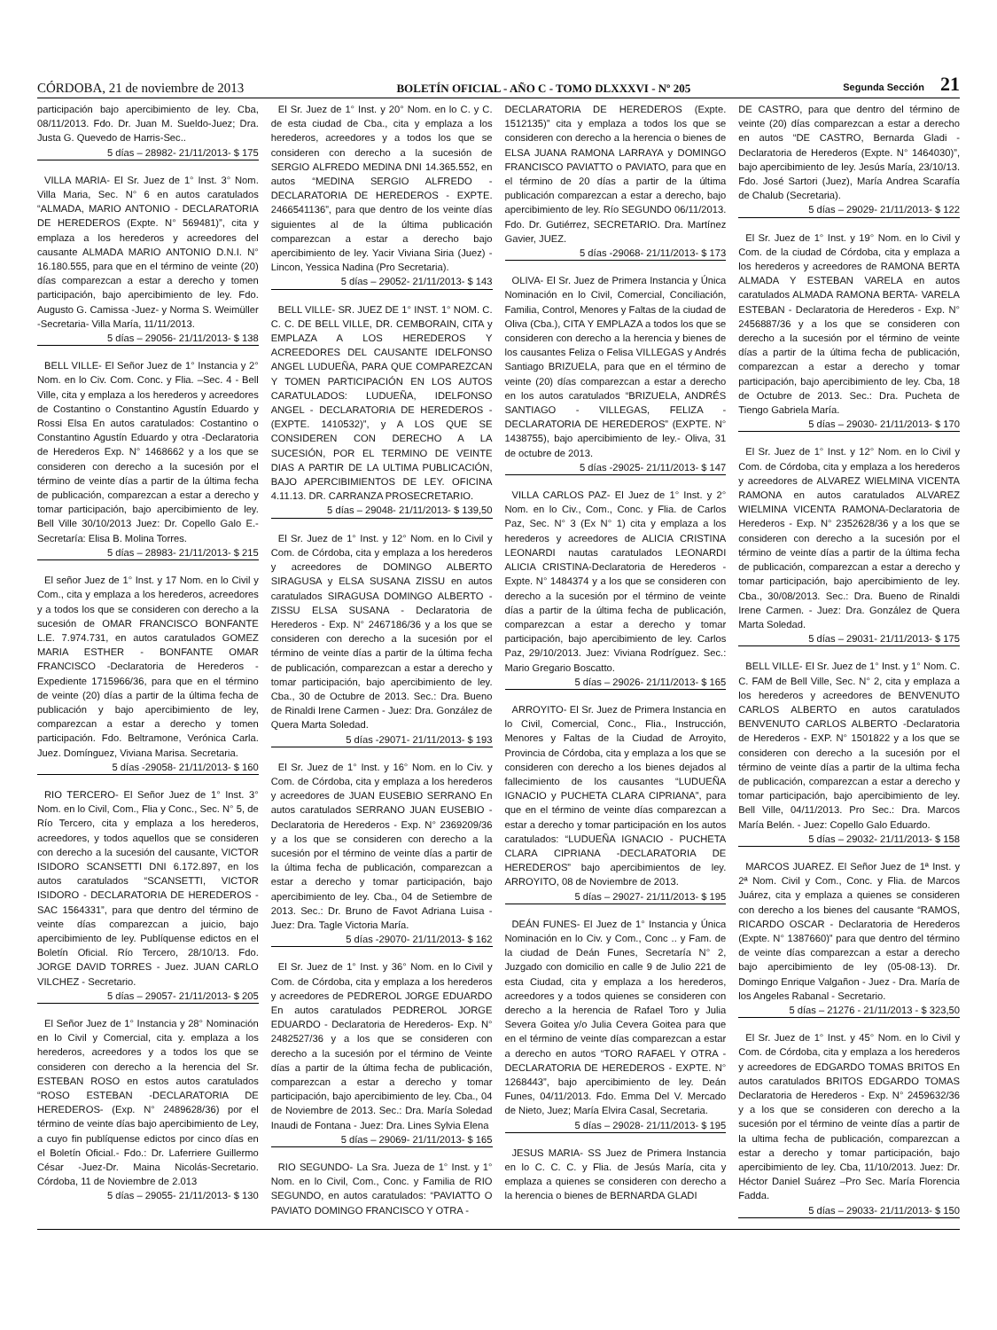CÓRDOBA, 21 de noviembre de 2013 BOLETÍN OFICIAL - AÑO C - TOMO DLXXXVI - Nº 205 Segunda Sección 21
participación bajo apercibimiento de ley. Cba, 08/11/2013. Fdo. Dr. Juan M. Sueldo-Juez; Dra. Justa G. Quevedo de Harris-Sec..
5 días – 28982- 21/11/2013- $ 175
VILLA MARIA- El Sr. Juez de 1° Inst. 3° Nom. Villa Maria, Sec. N° 6 en autos caratulados “ALMADA, MARIO ANTONIO - DECLARATORIA DE HEREDEROS (Expte. N° 569481)”, cita y emplaza a los herederos y acreedores del causante ALMADA MARIO ANTONIO D.N.I. N° 16.180.555, para que en el término de veinte (20) días comparezcan a estar a derecho y tomen participación, bajo apercibimiento de ley. Fdo. Augusto G. Camissa -Juez- y Norma S. Weimüller -Secretaria- Villa María, 11/11/2013.
5 días – 29056- 21/11/2013- $ 138
BELL VILLE- El Señor Juez de 1° Instancia y 2° Nom. en lo Civ. Com. Conc. y Flia. –Sec. 4 - Bell Ville, cita y emplaza a los herederos y acreedores de Costantino o Constantino Agustín Eduardo y Rossi Elsa En autos caratulados: Costantino o Constantino Agustín Eduardo y otra -Declaratoria de Herederos Exp. N° 1468662 y a los que se consideren con derecho a la sucesión por el término de veinte días a partir de la última fecha de publicación, comparezcan a estar a derecho y tomar participación, bajo apercibimiento de ley. Bell Ville 30/10/2013 Juez: Dr. Copello Galo E.- Secretaría: Elisa B. Molina Torres.
5 días – 28983- 21/11/2013- $ 215
El señor Juez de 1° Inst. y 17 Nom. en lo Civil y Com., cita y emplaza a los herederos, acreedores y a todos los que se consideren con derecho a la sucesión de OMAR FRANCISCO BONFANTE L.E. 7.974.731, en autos caratulados GOMEZ MARIA ESTHER - BONFANTE OMAR FRANCISCO -Declaratoria de Herederos - Expediente 1715966/36, para que en el término de veinte (20) días a partir de la última fecha de publicación y bajo apercibimiento de ley, comparezcan a estar a derecho y tomen participación. Fdo. Beltramone, Verónica Carla. Juez. Domínguez, Viviana Marisa. Secretaria.
5 días -29058- 21/11/2013- $ 160
RIO TERCERO- El Señor Juez de 1° Inst. 3° Nom. en lo Civil, Com., Flia y Conc., Sec. N° 5, de Río Tercero, cita y emplaza a los herederos, acreedores, y todos aquellos que se consideren con derecho a la sucesión del causante, VICTOR ISIDORO SCANSETTI DNI 6.172.897, en los autos caratulados “SCANSETTI, VICTOR ISIDORO - DECLARATORIA DE HEREDEROS - SAC 1564331”, para que dentro del término de veinte días comparezcan a juicio, bajo apercibimiento de ley. Publíquense edictos en el Boletín Oficial. Río Tercero, 28/10/13. Fdo. JORGE DAVID TORRES - Juez. JUAN CARLO VILCHEZ - Secretario.
5 días – 29057- 21/11/2013- $ 205
El Señor Juez de 1° Instancia y 28° Nominación en lo Civil y Comercial, cita y. emplaza a los herederos, acreedores y a todos los que se consideren con derecho a la herencia del Sr. ESTEBAN ROSO en estos autos caratulados “ROSO ESTEBAN -DECLARATORIA DE HEREDEROS- (Exp. N° 2489628/36) por el término de veinte días bajo apercibimiento de Ley, a cuyo fin publíquense edictos por cinco días en el Boletín Oficial.- Fdo.: Dr. Laferriere Guillermo César -Juez-Dr. Maina Nicolás-Secretario. Córdoba, 11 de Noviembre de 2.013
5 días – 29055- 21/11/2013- $ 130
El Sr. Juez de 1° Inst. y 20° Nom. en lo C. y C. de esta ciudad de Cba., cita y emplaza a los herederos, acreedores y a todos los que se consideren con derecho a la sucesión de SERGIO ALFREDO MEDINA DNI 14.365.552, en autos “MEDINA SERGIO ALFREDO - DECLARATORIA DE HEREDEROS - EXPTE. 2466541136”, para que dentro de los veinte días siguientes al de la última publicación comparezcan a estar a derecho bajo apercibimiento de ley. Yacir Viviana Siria (Juez) - Lincon, Yessica Nadina (Pro Secretaria).
5 días – 29052- 21/11/2013- $ 143
BELL VILLE- SR. JUEZ DE 1° INST. 1° NOM. C. C. C. DE BELL VILLE, DR. CEMBORAIN, CITA y EMPLAZA A LOS HEREDEROS Y ACREEDORES DEL CAUSANTE IDELFONSO ANGEL LUDUEÑA, PARA QUE COMPAREZCAN Y TOMEN PARTICIPACIÓN EN LOS AUTOS CARATULADOS: LUDUEÑA, IDELFONSO ANGEL - DECLARATORIA DE HEREDEROS - (EXPTE. 1410532)”, y A LOS QUE SE CONSIDEREN CON DERECHO A LA SUCESIÓN, POR EL TERMINO DE VEINTE DIAS A PARTIR DE LA ULTIMA PUBLICACIÓN, BAJO APERCIBIMIENTOS DE LEY. OFICINA 4.11.13. DR. CARRANZA PROSECRETARIO.
5 días – 29048- 21/11/2013- $ 139,50
El Sr. Juez de 1° Inst. y 12° Nom. en lo Civil y Com. de Córdoba, cita y emplaza a los herederos y acreedores de DOMINGO ALBERTO SIRAGUSA y ELSA SUSANA ZISSU en autos caratulados SIRAGUSA DOMINGO ALBERTO - ZISSU ELSA SUSANA - Declaratoria de Herederos - Exp. N° 2467186/36 y a los que se consideren con derecho a la sucesión por el término de veinte días a partir de la última fecha de publicación, comparezcan a estar a derecho y tomar participación, bajo apercibimiento de ley. Cba., 30 de Octubre de 2013. Sec.: Dra. Bueno de Rinaldi Irene Carmen - Juez: Dra. González de Quera Marta Soledad.
5 días -29071- 21/11/2013- $ 193
El Sr. Juez de 1° Inst. y 16° Nom. en lo Civ. y Com. de Córdoba, cita y emplaza a los herederos y acreedores de JUAN EUSEBIO SERRANO En autos caratulados SERRANO JUAN EUSEBIO - Declaratoria de Herederos - Exp. N° 2369209/36 y a los que se consideren con derecho a la sucesión por el término de veinte días a partir de la última fecha de publicación, comparezcan a estar a derecho y tomar participación, bajo apercibimiento de ley. Cba., 04 de Setiembre de 2013. Sec.: Dr. Bruno de Favot Adriana Luisa - Juez: Dra. Tagle Victoria María.
5 días -29070- 21/11/2013- $ 162
El Sr. Juez de 1° Inst. y 36° Nom. en lo Civil y Com. de Córdoba, cita y emplaza a los herederos y acreedores de PEDREROL JORGE EDUARDO En autos caratulados PEDREROL JORGE EDUARDO - Declaratoria de Herederos- Exp. N° 2482527/36 y a los que se consideren con derecho a la sucesión por el término de Veinte días a partir de la última fecha de publicación, comparezcan a estar a derecho y tomar participación, bajo apercibimiento de ley. Cba., 04 de Noviembre de 2013. Sec.: Dra. María Soledad Inaudi de Fontana - Juez: Dra. Lines Sylvia Elena
5 días – 29069- 21/11/2013- $ 165
RIO SEGUNDO- La Sra. Jueza de 1° Inst. y 1° Nom. en lo Civil, Com., Conc. y Familia de RIO SEGUNDO, en autos caratulados: “PAVIATTO O PAVIATO DOMINGO FRANCISCO Y OTRA -
DECLARATORIA DE HEREDEROS (Expte. 1512135)” cita y emplaza a todos los que se consideren con derecho a la herencia o bienes de ELSA JUANA RAMONA LARRAYA y DOMINGO FRANCISCO PAVIATTO o PAVIATO, para que en el término de 20 días a partir de la última publicación comparezcan a estar a derecho, bajo apercibimiento de ley. Río SEGUNDO 06/11/2013. Fdo. Dr. Gutiérrez, SECRETARIO. Dra. Martínez Gavier, JUEZ.
5 días -29068- 21/11/2013- $ 173
OLIVA- El Sr. Juez de Primera Instancia y Única Nominación en lo Civil, Comercial, Conciliación, Familia, Control, Menores y Faltas de la ciudad de Oliva (Cba.), CITA Y EMPLAZA a todos los que se consideren con derecho a la herencia y bienes de los causantes Feliza o Felisa VILLEGAS y Andrés Santiago BRIZUELA, para que en el término de veinte (20) días comparezcan a estar a derecho en los autos caratulados “BRIZUELA, ANDRÉS SANTIAGO - VILLEGAS, FELIZA - DECLARATORIA DE HEREDEROS” (EXPTE. N° 1438755), bajo apercibimiento de ley.- Oliva, 31 de octubre de 2013.
5 días -29025- 21/11/2013- $ 147
VILLA CARLOS PAZ- El Juez de 1° Inst. y 2° Nom. en lo Civ., Com., Conc. y Flia. de Carlos Paz, Sec. N° 3 (Ex N° 1) cita y emplaza a los herederos y acreedores de ALICIA CRISTINA LEONARDI nautas caratulados LEONARDI ALICIA CRISTINA-Declaratoria de Herederos - Expte. N° 1484374 y a los que se consideren con derecho a la sucesión por el término de veinte días a partir de la última fecha de publicación, comparezcan a estar a derecho y tomar participación, bajo apercibimiento de ley. Carlos Paz, 29/10/2013. Juez: Viviana Rodríguez. Sec.: Mario Gregario Boscatto.
5 días – 29026- 21/11/2013- $ 165
ARROYITO- El Sr. Juez de Primera Instancia en lo Civil, Comercial, Conc., Flia., Instrucción, Menores y Faltas de la Ciudad de Arroyito, Provincia de Córdoba, cita y emplaza a los que se consideren con derecho a los bienes dejados al fallecimiento de los causantes “LUDUEÑA IGNACIO y PUCHETA CLARA CIPRIANA”, para que en el término de veinte días comparezcan a estar a derecho y tomar participación en los autos caratulados: “LUDUEÑA IGNACIO - PUCHETA CLARA CIPRIANA -DECLARATORIA DE HEREDEROS” bajo apercibimientos de ley. ARROYITO, 08 de Noviembre de 2013.
5 días – 29027- 21/11/2013- $ 195
DEÁN FUNES- El Juez de 1° Instancia y Única Nominación en lo Civ. y Com., Conc .. y Fam. de la ciudad de Deán Funes, Secretaría N° 2, Juzgado con domicilio en calle 9 de Julio 221 de esta Ciudad, cita y emplaza a los herederos, acreedores y a todos quienes se consideren con derecho a la herencia de Rafael Toro y Julia Severa Goitea y/o Julia Cevera Goitea para que en el término de veinte días comparezcan a estar a derecho en autos “TORO RAFAEL Y OTRA -DECLARATORIA DE HEREDEROS - EXPTE. N° 1268443”, bajo apercibimiento de ley. Deán Funes, 04/11/2013. Fdo. Emma Del V. Mercado de Nieto, Juez; María Elvira Casal, Secretaria.
5 días – 29028- 21/11/2013- $ 195
JESUS MARIA- SS Juez de Primera Instancia en lo C. C. C. y Flia. de Jesús María, cita y emplaza a quienes se consideren con derecho a la herencia o bienes de BERNARDA GLADI
DE CASTRO, para que dentro del término de veinte (20) días comparezcan a estar a derecho en autos “DE CASTRO, Bernarda Gladi -Declaratoria de Herederos (Expte. N° 1464030)”, bajo apercibimiento de ley. Jesús María, 23/10/13. Fdo. José Sartori (Juez), María Andrea Scarafía de Chalub (Secretaria).
5 días – 29029- 21/11/2013- $ 122
El Sr. Juez de 1° Inst. y 19° Nom. en lo Civil y Com. de la ciudad de Córdoba, cita y emplaza a los herederos y acreedores de RAMONA BERTA ALMADA Y ESTEBAN VARELA en autos caratulados ALMADA RAMONA BERTA- VARELA ESTEBAN - Declaratoria de Herederos - Exp. N° 2456887/36 y a los que se consideren con derecho a la sucesión por el término de veinte días a partir de la última fecha de publicación, comparezcan a estar a derecho y tomar participación, bajo apercibimiento de ley. Cba, 18 de Octubre de 2013. Sec.: Dra. Pucheta de Tiengo Gabriela María.
5 días – 29030- 21/11/2013- $ 170
El Sr. Juez de 1° Inst. y 12° Nom. en lo Civil y Com. de Córdoba, cita y emplaza a los herederos y acreedores de ALVAREZ WIELMINA VICENTA RAMONA en autos caratulados ALVAREZ WIELMINA VICENTA RAMONA-Declaratoria de Herederos - Exp. N° 2352628/36 y a los que se consideren con derecho a la sucesión por el término de veinte días a partir de la última fecha de publicación, comparezcan a estar a derecho y tomar participación, bajo apercibimiento de ley. Cba., 30/08/2013. Sec.: Dra. Bueno de Rinaldi Irene Carmen. - Juez: Dra. González de Quera Marta Soledad.
5 días – 29031- 21/11/2013- $ 175
BELL VILLE- El Sr. Juez de 1° Inst. y 1° Nom. C. C. FAM de Bell Ville, Sec. N° 2, cita y emplaza a los herederos y acreedores de BENVENUTO CARLOS ALBERTO en autos caratulados BENVENUTO CARLOS ALBERTO -Declaratoria de Herederos - EXP. N° 1501822 y a los que se consideren con derecho a la sucesión por el término de veinte días a partir de la ultima fecha de publicación, comparezcan a estar a derecho y tomar participación, bajo apercibimiento de ley. Bell Ville, 04/11/2013. Pro Sec.: Dra. Marcos María Belén. - Juez: Copello Galo Eduardo.
5 días – 29032- 21/11/2013- $ 158
MARCOS JUAREZ. El Señor Juez de 1ª Inst. y 2ª Nom. Civil y Com., Conc. y Flia. de Marcos Juárez, cita y emplaza a quienes se consideren con derecho a los bienes del causante “RAMOS, RICARDO OSCAR - Declaratoria de Herederos (Expte. N° 1387660)” para que dentro del término de veinte días comparezcan a estar a derecho bajo apercibimiento de ley (05-08-13). Dr. Domingo Enrique Valgañon - Juez - Dra. María de los Angeles Rabanal - Secretario.
5 días – 21276 - 21/11/2013 - $ 323,50
El Sr. Juez de 1° Inst. y 45° Nom. en lo Civil y Com. de Córdoba, cita y emplaza a los herederos y acreedores de EDGARDO TOMAS BRITOS En autos caratulados BRITOS EDGARDO TOMAS Declaratoria de Herederos - Exp. N° 2459632/36 y a los que se consideren con derecho a la sucesión por el término de veinte días a partir de la ultima fecha de publicación, comparezcan a estar a derecho y tomar participación, bajo apercibimiento de ley. Cba, 11/10/2013. Juez: Dr. Héctor Daniel Suárez –Pro Sec. María Florencia Fadda.
5 días – 29033- 21/11/2013- $ 150